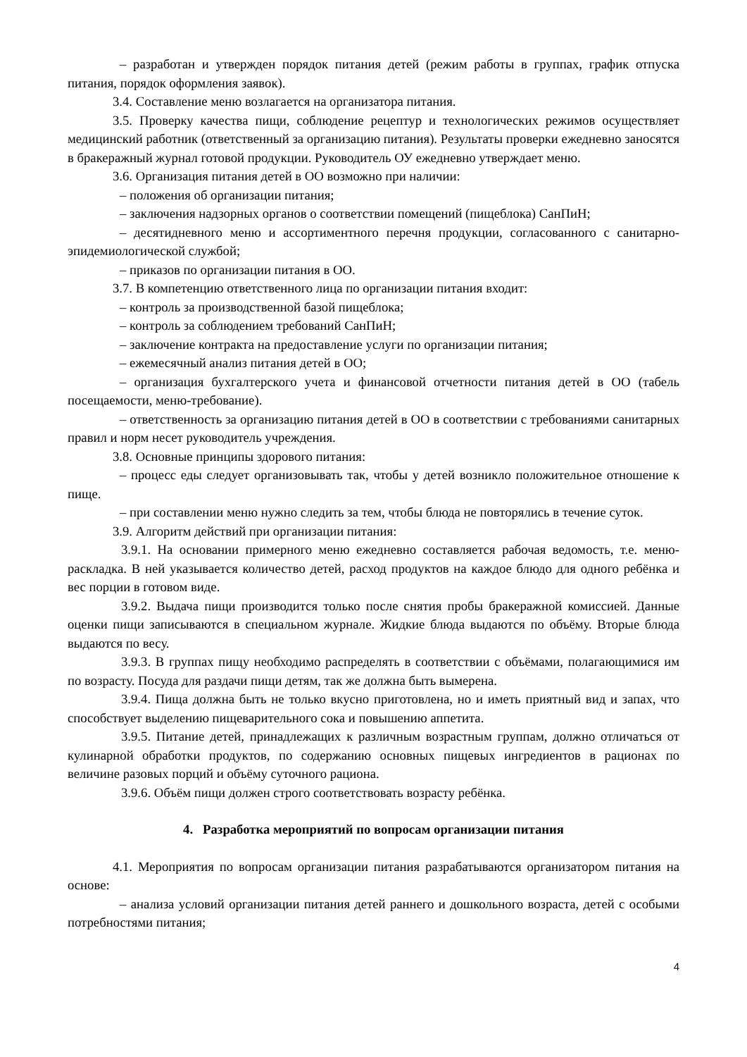– разработан и утвержден порядок питания детей (режим работы в группах, график отпуска питания, порядок оформления заявок).
3.4. Составление меню возлагается на организатора питания.
3.5. Проверку качества пищи, соблюдение рецептур и технологических режимов осуществляет медицинский работник (ответственный за организацию питания). Результаты проверки ежедневно заносятся в бракеражный журнал готовой продукции. Руководитель ОУ ежедневно утверждает меню.
3.6. Организация питания детей в ОО возможно при наличии:
– положения об организации питания;
– заключения надзорных органов о соответствии помещений (пищеблока) СанПиН;
– десятидневного меню и ассортиментного перечня продукции, согласованного с санитарно-эпидемиологической службой;
– приказов по организации питания в ОО.
3.7. В компетенцию ответственного лица по организации питания входит:
– контроль за производственной базой пищеблока;
– контроль за соблюдением требований СанПиН;
– заключение контракта на предоставление услуги по организации питания;
– ежемесячный анализ питания детей в ОО;
– организация бухгалтерского учета и финансовой отчетности питания детей в ОО (табель посещаемости, меню-требование).
– ответственность за организацию питания детей в ОО в соответствии с требованиями санитарных правил и норм несет руководитель учреждения.
3.8. Основные принципы здорового питания:
– процесс еды следует организовывать так, чтобы у детей возникло положительное отношение к пище.
– при составлении меню нужно следить за тем, чтобы блюда не повторялись в течение суток.
3.9. Алгоритм действий при организации питания:
3.9.1. На основании примерного меню ежедневно составляется рабочая ведомость, т.е. меню-раскладка. В ней указывается количество детей, расход продуктов на каждое блюдо для одного ребёнка и вес порции в готовом виде.
3.9.2. Выдача пищи производится только после снятия пробы бракеражной комиссией. Данные оценки пищи записываются в специальном журнале. Жидкие блюда выдаются по объёму. Вторые блюда выдаются по весу.
3.9.3. В группах пищу необходимо распределять в соответствии с объёмами, полагающимися им по возрасту. Посуда для раздачи пищи детям, так же должна быть вымерена.
3.9.4. Пища должна быть не только вкусно приготовлена, но и иметь приятный вид и запах, что способствует выделению пищеварительного сока и повышению аппетита.
3.9.5. Питание детей, принадлежащих к различным возрастным группам, должно отличаться от кулинарной обработки продуктов, по содержанию основных пищевых ингредиентов в рационах по величине разовых порций и объёму суточного рациона.
3.9.6. Объём пищи должен строго соответствовать возрасту ребёнка.
4. Разработка мероприятий по вопросам организации питания
4.1. Мероприятия по вопросам организации питания разрабатываются организатором питания на основе:
– анализа условий организации питания детей раннего и дошкольного возраста, детей с особыми потребностями питания;
4